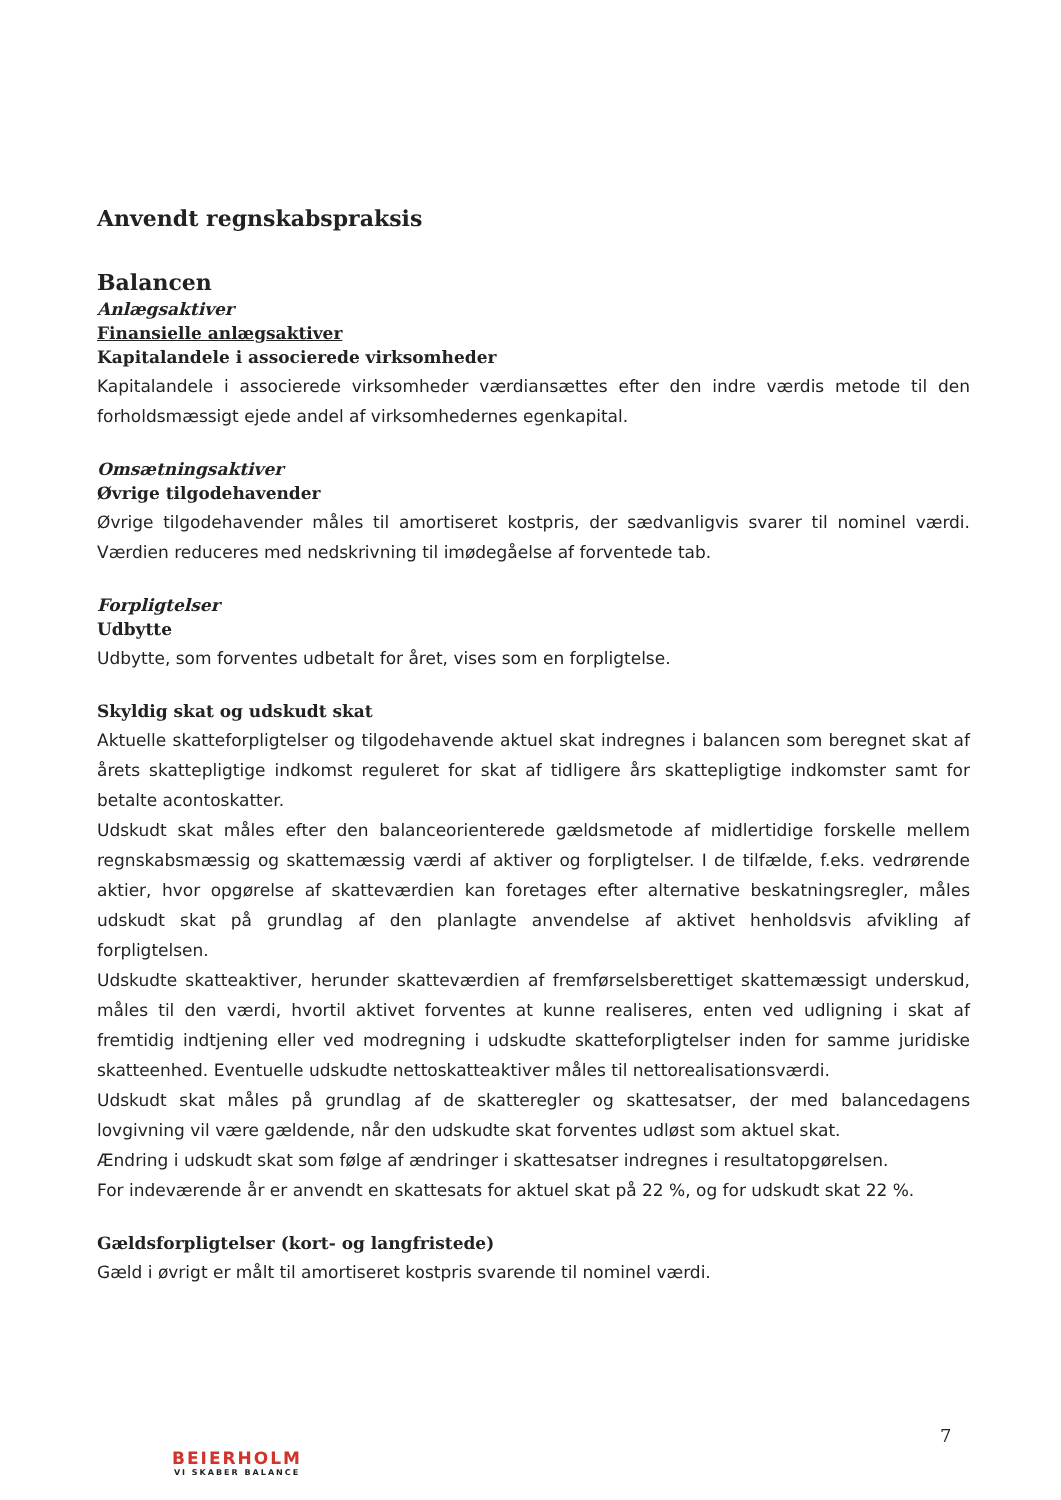Anvendt regnskabspraksis
Balancen
Anlægsaktiver
Finansielle anlægsaktiver
Kapitalandele i associerede virksomheder
Kapitalandele i associerede virksomheder værdiansættes efter den indre værdis metode til den forholdsmæssigt ejede andel af virksomhedernes egenkapital.
Omsætningsaktiver
Øvrige tilgodehavender
Øvrige tilgodehavender måles til amortiseret kostpris, der sædvanligvis svarer til nominel værdi. Værdien reduceres med nedskrivning til imødegåelse af forventede tab.
Forpligtelser
Udbytte
Udbytte, som forventes udbetalt for året, vises som en forpligtelse.
Skyldig skat og udskudt skat
Aktuelle skatteforpligtelser og tilgodehavende aktuel skat indregnes i balancen som beregnet skat af årets skattepligtige indkomst reguleret for skat af tidligere års skattepligtige indkomster samt for betalte acontoskatter.
Udskudt skat måles efter den balanceorienterede gældsmetode af midlertidige forskelle mellem regnskabsmæssig og skattemæssig værdi af aktiver og forpligtelser. I de tilfælde, f.eks. vedrørende aktier, hvor opgørelse af skatteværdien kan foretages efter alternative beskatningsregler, måles udskudt skat på grundlag af den planlagte anvendelse af aktivet henholdsvis afvikling af forpligtelsen.
Udskudte skatteaktiver, herunder skatteværdien af fremførselsberettiget skattemæssigt underskud, måles til den værdi, hvortil aktivet forventes at kunne realiseres, enten ved udligning i skat af fremtidig indtjening eller ved modregning i udskudte skatteforpligtelser inden for samme juridiske skatteenhed. Eventuelle udskudte nettoskatteaktiver måles til nettorealisationsværdi.
Udskudt skat måles på grundlag af de skatteregler og skattesatser, der med balancedagens lovgivning vil være gældende, når den udskudte skat forventes udløst som aktuel skat.
Ændring i udskudt skat som følge af ændringer i skattesatser indregnes i resultatopgørelsen.
For indeværende år er anvendt en skattesats for aktuel skat på 22 %, og for udskudt skat 22 %.
Gældsforpligtelser (kort- og langfristede)
Gæld i øvrigt er målt til amortiseret kostpris svarende til nominel værdi.
7
BEIERHOLM
VI SKABER BALANCE